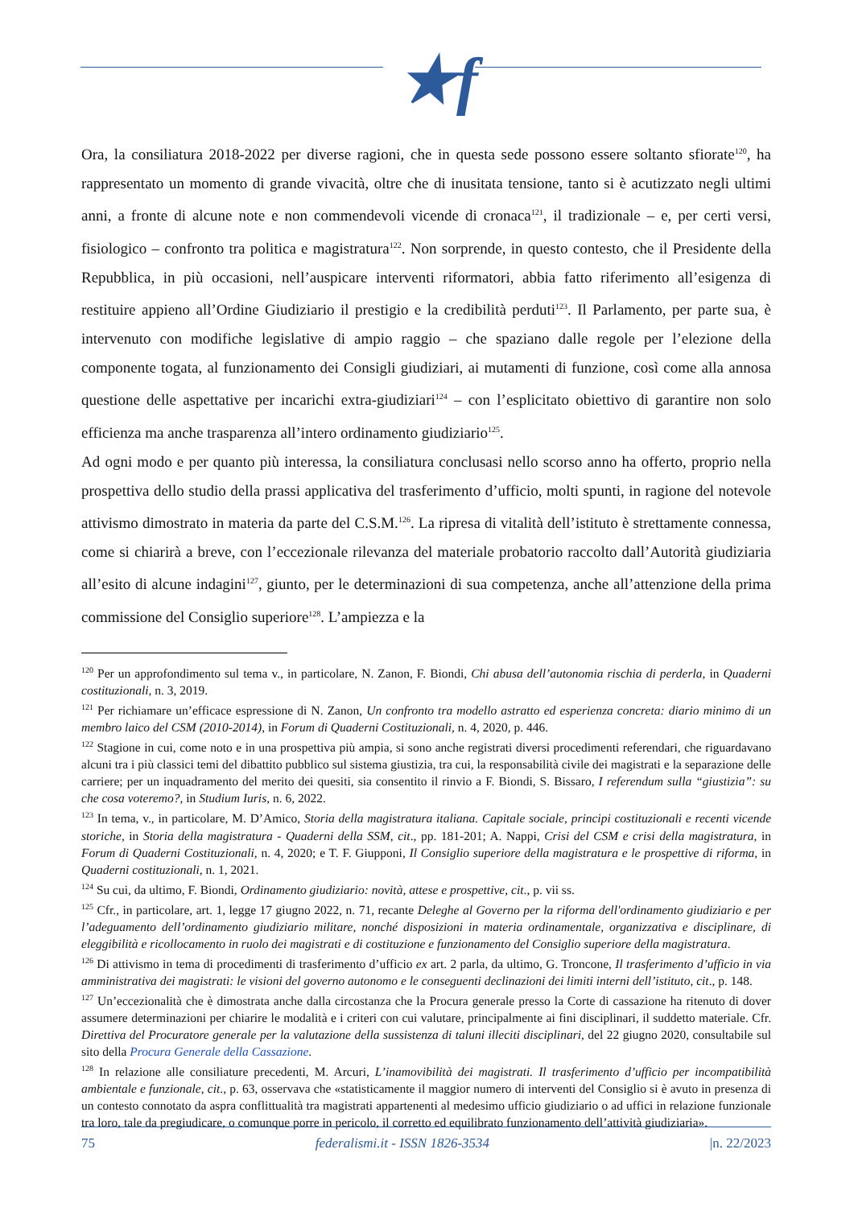★f
Ora, la consiliatura 2018-2022 per diverse ragioni, che in questa sede possono essere soltanto sfiorate<sup>120</sup>, ha rappresentato un momento di grande vivacità, oltre che di inusitata tensione, tanto si è acutizzato negli ultimi anni, a fronte di alcune note e non commendevoli vicende di cronaca<sup>121</sup>, il tradizionale – e, per certi versi, fisiologico – confronto tra politica e magistratura<sup>122</sup>. Non sorprende, in questo contesto, che il Presidente della Repubblica, in più occasioni, nell’auspicare interventi riformatori, abbia fatto riferimento all’esigenza di restituire appieno all’Ordine Giudiziario il prestigio e la credibilità perduti<sup>123</sup>. Il Parlamento, per parte sua, è intervenuto con modifiche legislative di ampio raggio – che spaziano dalle regole per l’elezione della componente togata, al funzionamento dei Consigli giudiziari, ai mutamenti di funzione, così come alla annosa questione delle aspettative per incarichi extra-giudiziari<sup>124</sup> – con l’esplicitato obiettivo di garantire non solo efficienza ma anche trasparenza all’intero ordinamento giudiziario<sup>125</sup>.
Ad ogni modo e per quanto più interessa, la consiliatura conclusasi nello scorso anno ha offerto, proprio nella prospettiva dello studio della prassi applicativa del trasferimento d’ufficio, molti spunti, in ragione del notevole attivismo dimostrato in materia da parte del C.S.M.<sup>126</sup>. La ripresa di vitalità dell’istituto è strettamente connessa, come si chiarirà a breve, con l’eccezionale rilevanza del materiale probatorio raccolto dall’Autorità giudiziaria all’esito di alcune indagini<sup>127</sup>, giunto, per le determinazioni di sua competenza, anche all’attenzione della prima commissione del Consiglio superiore<sup>128</sup>. L’ampiezza e la
<sup>120</sup> Per un approfondimento sul tema v., in particolare, N. Zanon, F. Biondi, Chi abusa dell’autonomia rischia di perderla, in Quaderni costituzionali, n. 3, 2019.
<sup>121</sup> Per richiamare un’efficace espressione di N. Zanon, Un confronto tra modello astratto ed esperienza concreta: diario minimo di un membro laico del CSM (2010-2014), in Forum di Quaderni Costituzionali, n. 4, 2020, p. 446.
<sup>122</sup> Stagione in cui, come noto e in una prospettiva più ampia, si sono anche registrati diversi procedimenti referendari, che riguardavano alcuni tra i più classici temi del dibattito pubblico sul sistema giustizia, tra cui, la responsabilità civile dei magistrati e la separazione delle carriere; per un inquadramento del merito dei quesiti, sia consentito il rinvio a F. Biondi, S. Bissaro, I referendum sulla “giustizia”: su che cosa voteremo?, in Studium Iuris, n. 6, 2022.
<sup>123</sup> In tema, v., in particolare, M. D’Amico, Storia della magistratura italiana. Capitale sociale, principi costituzionali e recenti vicende storiche, in Storia della magistratura - Quaderni della SSM, cit., pp. 181-201; A. Nappi, Crisi del CSM e crisi della magistratura, in Forum di Quaderni Costituzionali, n. 4, 2020; e T. F. Giupponi, Il Consiglio superiore della magistratura e le prospettive di riforma, in Quaderni costituzionali, n. 1, 2021.
<sup>124</sup> Su cui, da ultimo, F. Biondi, Ordinamento giudiziario: novità, attese e prospettive, cit., p. vii ss.
<sup>125</sup> Cfr., in particolare, art. 1, legge 17 giugno 2022, n. 71, recante Deleghe al Governo per la riforma dell'ordinamento giudiziario e per l’adeguamento dell’ordinamento giudiziario militare, nonché disposizioni in materia ordinamentale, organizzativa e disciplinare, di eleggibilità e ricollocamento in ruolo dei magistrati e di costituzione e funzionamento del Consiglio superiore della magistratura.
<sup>126</sup> Di attivismo in tema di procedimenti di trasferimento d’ufficio ex art. 2 parla, da ultimo, G. Troncone, Il trasferimento d’ufficio in via amministrativa dei magistrati: le visioni del governo autonomo e le conseguenti declinazioni dei limiti interni dell’istituto, cit., p. 148.
<sup>127</sup> Un’eccezionalità che è dimostrata anche dalla circostanza che la Procura generale presso la Corte di cassazione ha ritenuto di dover assumere determinazioni per chiarire le modalità e i criteri con cui valutare, principalmente ai fini disciplinari, il suddetto materiale. Cfr. Direttiva del Procuratore generale per la valutazione della sussistenza di taluni illeciti disciplinari, del 22 giugno 2020, consultabile sul sito della Procura Generale della Cassazione.
<sup>128</sup> In relazione alle consiliature precedenti, M. Arcuri, L’inamovibilità dei magistrati. Il trasferimento d’ufficio per incompatibilità ambientale e funzionale, cit., p. 63, osservava che «statisticamente il maggior numero di interventi del Consiglio si è avuto in presenza di un contesto connotato da aspra conflittualità tra magistrati appartenenti al medesimo ufficio giudiziario o ad uffici in relazione funzionale tra loro, tale da pregiudicare, o comunque porre in pericolo, il corretto ed equilibrato funzionamento dell’attività giudiziaria».
75 federalismi.it - ISSN 1826-3534 |n. 22/2023